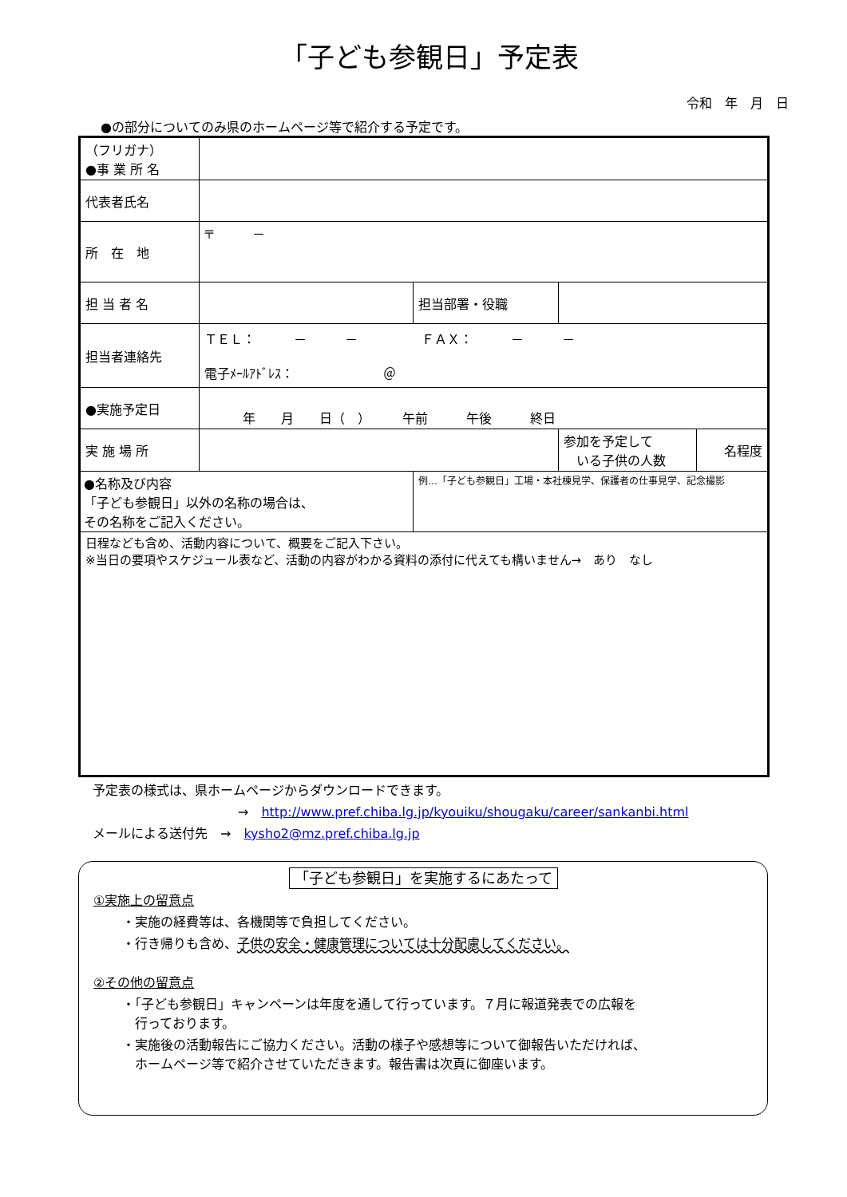「子ども参観日」予定表
令和　年　月　日
●の部分についてのみ県のホームページ等で紹介する予定です。
| （フリガナ） ●事 業 所 名 | | | | |
| 代表者氏名 | | | | |
| 所 在 地 | 〒 － | | | |
| 担 当 者 名 | | 担当部署・役職 | | |
| 担当者連絡先 | ＴＥＬ： － － ＦＡＸ： － － 電子ﾒｰﾙｱﾄﾞﾚｽ： ＠ | | | |
| ●実施予定日 | 年 月 日（ ） 午前 午後 終日 | | | |
| 実 施 場 所 | | | 参加を予定して いる子供の人数 | 名程度 |
| ●名称及び内容 「子ども参観日」以外の名称の場合は、 その名称をご記入ください。 | | 例…「子ども参観日」工場・本社棟見学、保護者の仕事見学、記念撮影 | | |
| 日程なども含め、活動内容について、概要をご記入下さい。 ※当日の要項やスケジュール表など、活動の内容がわかる資料の添付に代えても構いません→ あり なし | | | | |
予定表の様式は、県ホームページからダウンロードできます。
→　http://www.pref.chiba.lg.jp/kyouiku/shougaku/career/sankanbi.html
メールによる送付先　→　kysho2@mz.pref.chiba.lg.jp
「子ども参観日」を実施するにあたって
①実施上の留意点
・実施の経費等は、各機関等で負担してください。
・行き帰りも含め、子供の安全・健康管理については十分配慮してください。
②その他の留意点
・「子ども参観日」キャンペーンは年度を通して行っています。７月に報道発表での広報を
　行っております。
・実施後の活動報告にご協力ください。活動の様子や感想等について御報告いただければ、
　ホームページ等で紹介させていただきます。報告書は次頁に御座います。